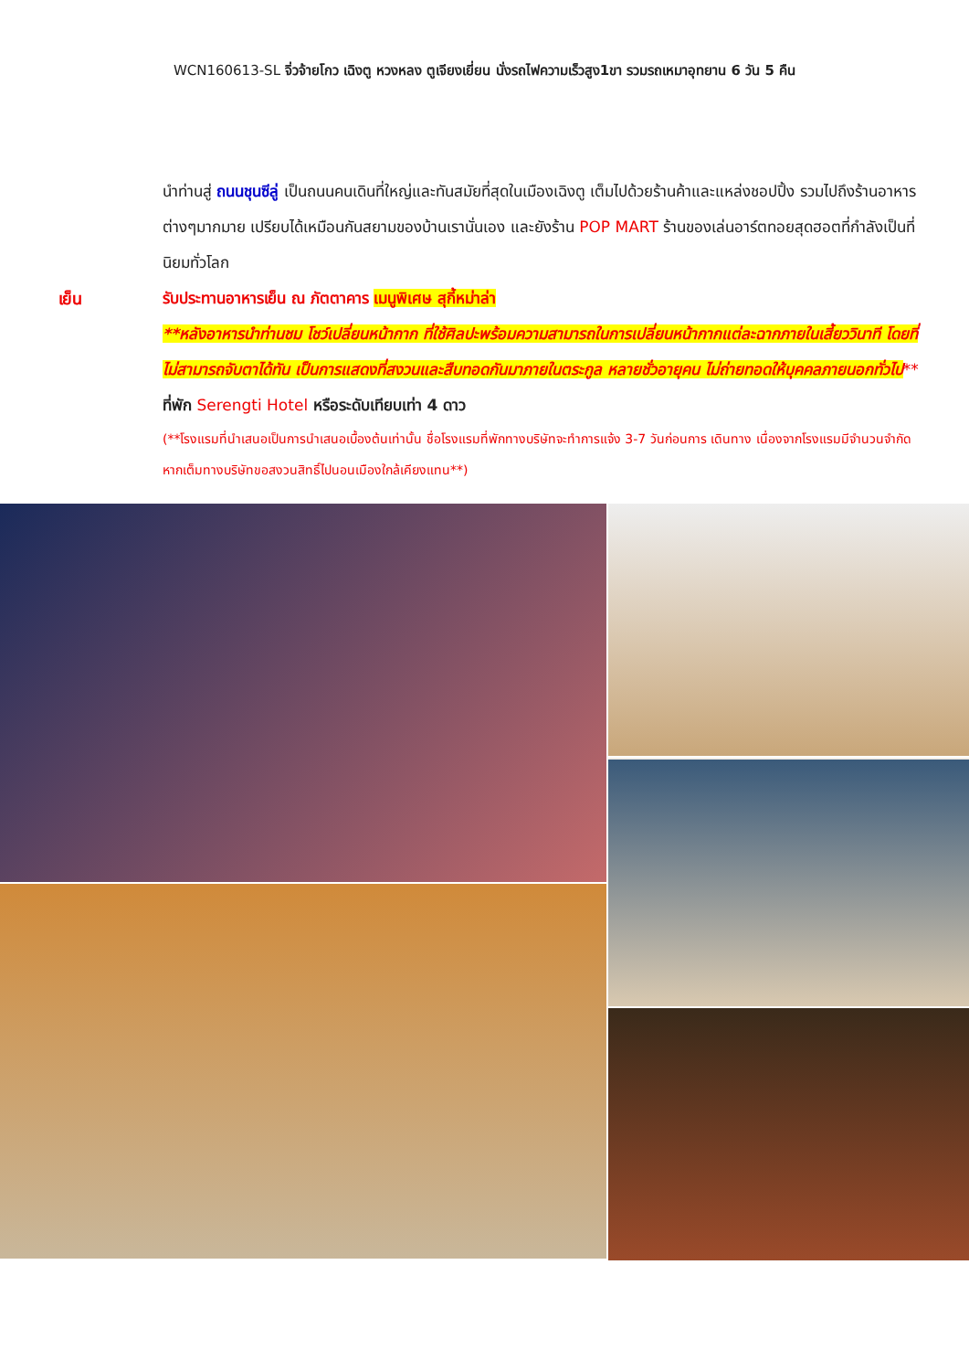WCN160613-SL จิ่วจ้ายโกว เฉิงตู หวงหลง ตูเจียงเยี่ยน นั่งรถไฟความเร็วสูง1ขา รวมรถเหมาอุทยาน 6 วัน 5 คืน
นำท่านสู่ ถนนชุนซีลู่ เป็นถนนคนเดินที่ใหญ่และทันสมัยที่สุดในเมืองเฉิงตู เต็มไปด้วยร้านค้าและแหล่งชอปปิ้ง รวมไปถึงร้านอาหารต่างๆมากมาย เปรียบได้เหมือนกันสยามของบ้านเรานั่นเอง และยังร้าน POP MART ร้านของเล่นอาร์ตทอยสุดฮอตที่กำลังเป็นที่นิยมทั่วโลก
เย็น รับประทานอาหารเย็น ณ ภัตตาคาร เมนูพิเศษ สุกี้หม่าล่า
**หลังอาหารนำท่านชม โชว์เปลี่ยนหน้ากาก ที่ใช้ศิลปะพร้อมความสามารถในการเปลี่ยนหน้ากากแต่ละฉากภายในเสี้ยววินาที โดยที่ไม่สามารถจับตาได้ทัน เป็นการแสดงที่สงวนและสืบทอดกันมาภายในตระกูล หลายชั่วอายุคน ไม่ถ่ายทอดให้บุคคลภายนอกทั่วไป**
ที่พัก Serengti Hotel หรือระดับเทียบเท่า 4 ดาว
(**โรงแรมที่นำเสนอเป็นการนำเสนอเบื้องต้นเท่านั้น ชื่อโรงแรมที่พักทางบริษัทจะทำการแจ้ง 3-7 วันก่อนการ เดินทาง เนื่องจากโรงแรมมีจำนวนจำกัด หากเต็มทางบริษัทขอสงวนสิทธิ์ไปนอนเมืองใกล้เคียงแทน**)